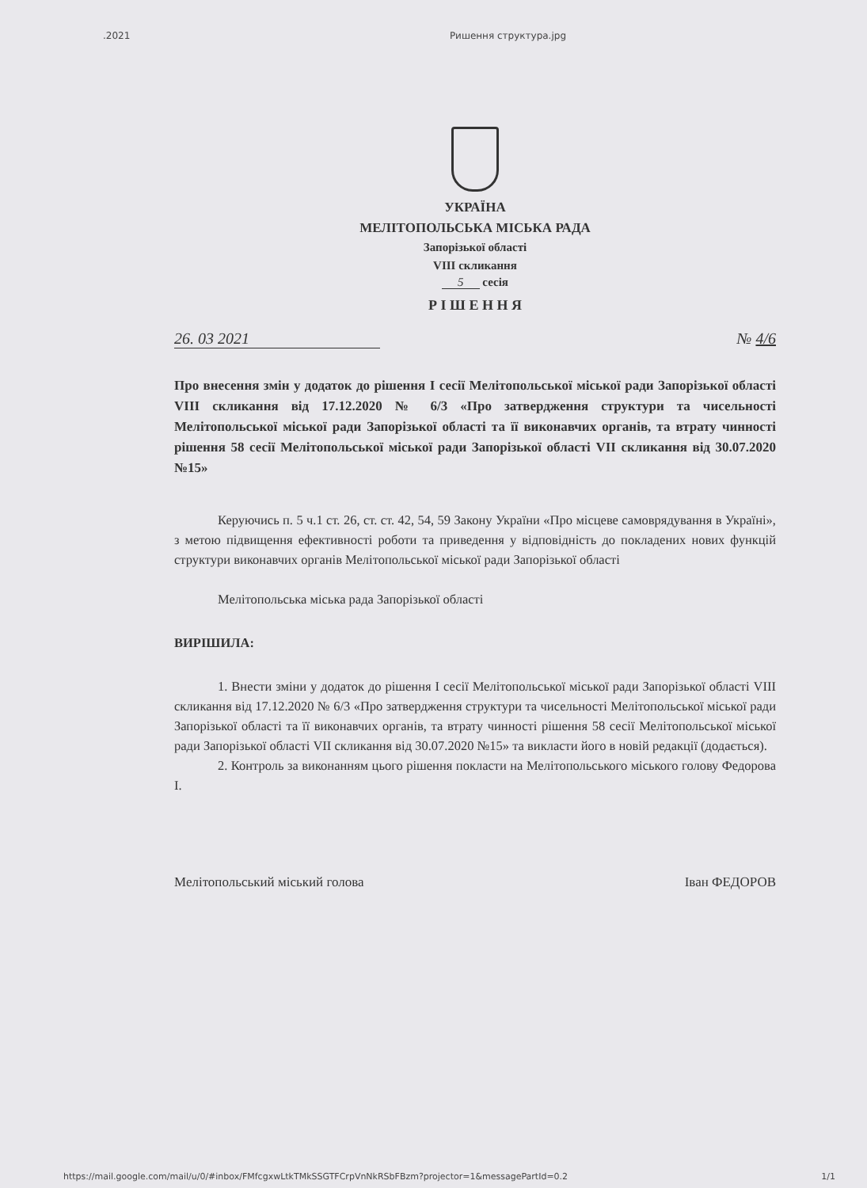.2021 Ришення структура.jpg
УКРАЇНА
МЕЛІТОПОЛЬСЬКА МІСЬКА РАДА
Запорізької області
VIII скликання
5 сесія
Р І Ш Е Н Н Я
26. 03 2021 № 4/6
Про внесення змін у додаток до рішення І сесії Мелітопольської міської ради Запорізької області VIII скликання від 17.12.2020 № 6/3 «Про затвердження структури та чисельності Мелітопольської міської ради Запорізької області та її виконавчих органів, та втрату чинності рішення 58 сесії Мелітопольської міської ради Запорізької області VII скликання від 30.07.2020 №15»
Керуючись п. 5 ч.1 ст. 26, ст. ст. 42, 54, 59 Закону України «Про місцеве самоврядування в Україні», з метою підвищення ефективності роботи та приведення у відповідність до покладених нових функцій структури виконавчих органів Мелітопольської міської ради Запорізької області
Мелітопольська міська рада Запорізької області
ВИРІШИЛА:
1. Внести зміни у додаток до рішення І сесії Мелітопольської міської ради Запорізької області VIII скликання від 17.12.2020 № 6/3 «Про затвердження структури та чисельності Мелітопольської міської ради Запорізької області та її виконавчих органів, та втрату чинності рішення 58 сесії Мелітопольської міської ради Запорізької області VII скликання від 30.07.2020 №15» та викласти його в новій редакції (додається).
2. Контроль за виконанням цього рішення покласти на Мелітопольського міського голову Федорова І.
Мелітопольський міський голова Іван ФЕДОРОВ
https://mail.google.com/mail/u/0/#inbox/FMfcgxwLtkTMkSSGTFCrpVnNkRSbFBzm?projector=1&messagePartId=0.2 1/1